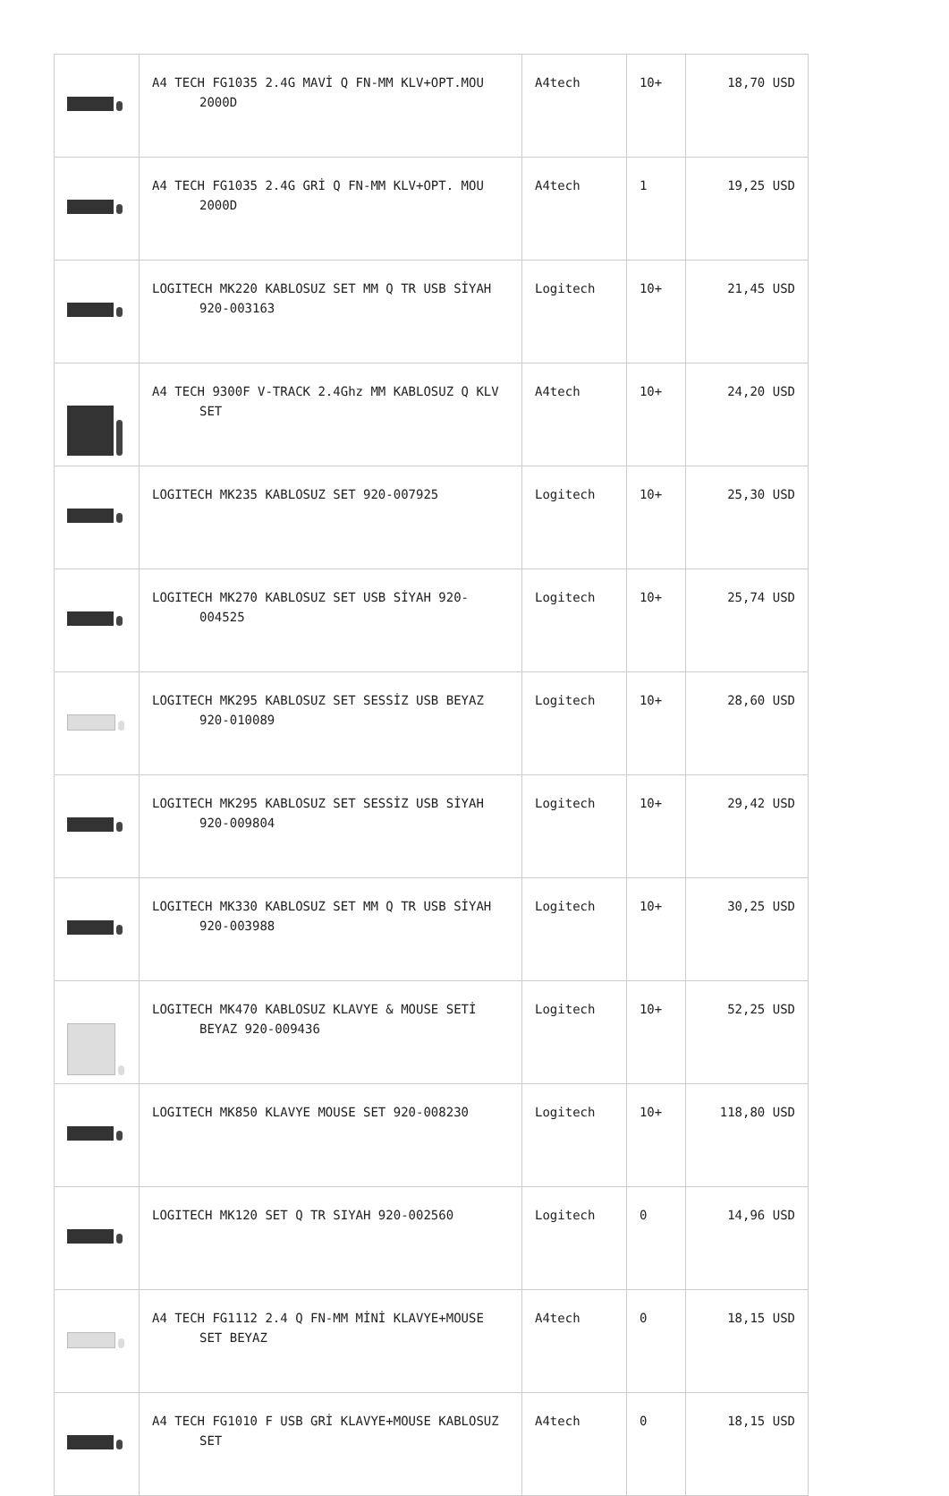| | A4 TECH FG1035 2.4G MAVİ Q FN-MM KLV+OPT.MOU 2000D | A4tech | 10+ | 18,70 USD |
| | A4 TECH FG1035 2.4G GRİ Q FN-MM KLV+OPT. MOU 2000D | A4tech | 1 | 19,25 USD |
| | LOGITECH MK220 KABLOSUZ SET MM Q TR USB SİYAH 920-003163 | Logitech | 10+ | 21,45 USD |
| | A4 TECH 9300F V-TRACK 2.4Ghz MM KABLOSUZ Q KLV SET | A4tech | 10+ | 24,20 USD |
| | LOGITECH MK235 KABLOSUZ SET 920-007925 | Logitech | 10+ | 25,30 USD |
| | LOGITECH MK270 KABLOSUZ SET USB SİYAH 920-004525 | Logitech | 10+ | 25,74 USD |
| | LOGITECH MK295 KABLOSUZ SET SESSİZ USB BEYAZ 920-010089 | Logitech | 10+ | 28,60 USD |
| | LOGITECH MK295 KABLOSUZ SET SESSİZ USB SİYAH 920-009804 | Logitech | 10+ | 29,42 USD |
| | LOGITECH MK330 KABLOSUZ SET MM Q TR USB SİYAH 920-003988 | Logitech | 10+ | 30,25 USD |
| | LOGITECH MK470 KABLOSUZ KLAVYE & MOUSE SETİ BEYAZ 920-009436 | Logitech | 10+ | 52,25 USD |
| | LOGITECH MK850 KLAVYE MOUSE SET 920-008230 | Logitech | 10+ | 118,80 USD |
| | LOGITECH MK120 SET Q TR SIYAH 920-002560 | Logitech | 0 | 14,96 USD |
| | A4 TECH FG1112 2.4 Q FN-MM MİNİ KLAVYE+MOUSE SET BEYAZ | A4tech | 0 | 18,15 USD |
| | A4 TECH FG1010 F USB GRİ KLAVYE+MOUSE KABLOSUZ SET | A4tech | 0 | 18,15 USD |